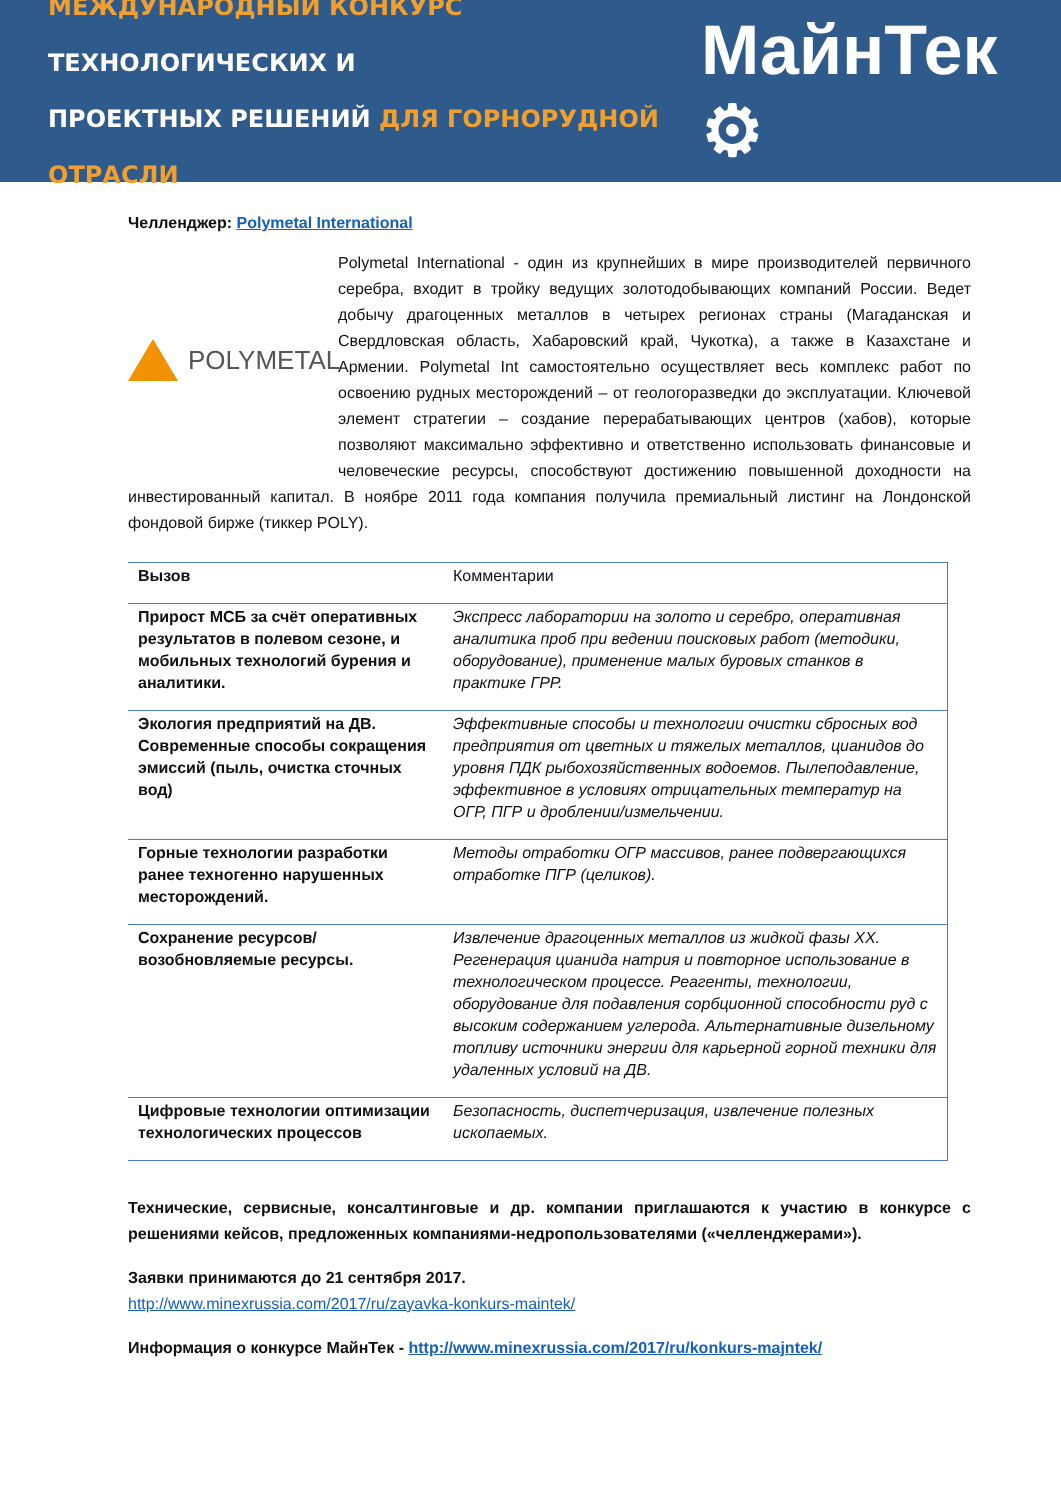МЕЖДУНАРОДНЫЙ КОНКУРС ТЕХНОЛОГИЧЕСКИХ И
ПРОЕКТНЫХ РЕШЕНИЙ ДЛЯ ГОРНОРУДНОЙ ОТРАСЛИ
МайнТек ⚙
Челленджер: Polymetal International
POLYMETAL
Polymetal International - один из крупнейших в мире производителей первичного серебра, входит в тройку ведущих золотодобывающих компаний России. Ведет добычу драгоценных металлов в четырех регионах страны (Магаданская и Свердловская область, Хабаровский край, Чукотка), а также в Казахстане и Армении. Polymetal Int самостоятельно осуществляет весь комплекс работ по освоению рудных месторождений – от геологоразведки до эксплуатации. Ключевой элемент стратегии – создание перерабатывающих центров (хабов), которые позволяют максимально эффективно и ответственно использовать финансовые и человеческие ресурсы, способствуют достижению повышенной доходности на инвестированный капитал. В ноябре 2011 года компания получила премиальный листинг на Лондонской фондовой бирже (тиккер POLY).
| Вызов | Комментарии |
| --- | --- |
| Прирост МСБ за счёт оперативных результатов в полевом сезоне, и мобильных технологий бурения и аналитики. | Экспресс лаборатории на золото и серебро, оперативная аналитика проб при ведении поисковых работ (методики, оборудование), применение малых буровых станков в практике ГРР. |
| Экология предприятий на ДВ. Современные способы сокращения эмиссий (пыль, очистка сточных вод) | Эффективные способы и технологии очистки сбросных вод предприятия от цветных и тяжелых металлов, цианидов до уровня ПДК рыбохозяйственных водоемов. Пылеподавление, эффективное в условиях отрицательных температур на ОГР, ПГР и дроблении/измельчении. |
| Горные технологии разработки ранее техногенно нарушенных месторождений. | Методы отработки ОГР массивов, ранее подвергающихся отработке ПГР (целиков). |
| Сохранение ресурсов/возобновляемые ресурсы. | Извлечение драгоценных металлов из жидкой фазы ХХ. Регенерация цианида натрия и повторное использование в технологическом процессе. Реагенты, технологии, оборудование для подавления сорбционной способности руд с высоким содержанием углерода. Альтернативные дизельному топливу источники энергии для карьерной горной техники для удаленных условий на ДВ. |
| Цифровые технологии оптимизации технологических процессов | Безопасность, диспетчеризация, извлечение полезных ископаемых. |
Технические, сервисные, консалтинговые и др. компании приглашаются к участию в конкурсе с решениями кейсов, предложенных компаниями-недропользователями («челленджерами»).
Заявки принимаются до 21 сентября 2017.
http://www.minexrussia.com/2017/ru/zayavka-konkurs-maintek/
Информация о конкурсе МайнТек - http://www.minexrussia.com/2017/ru/konkurs-majntek/